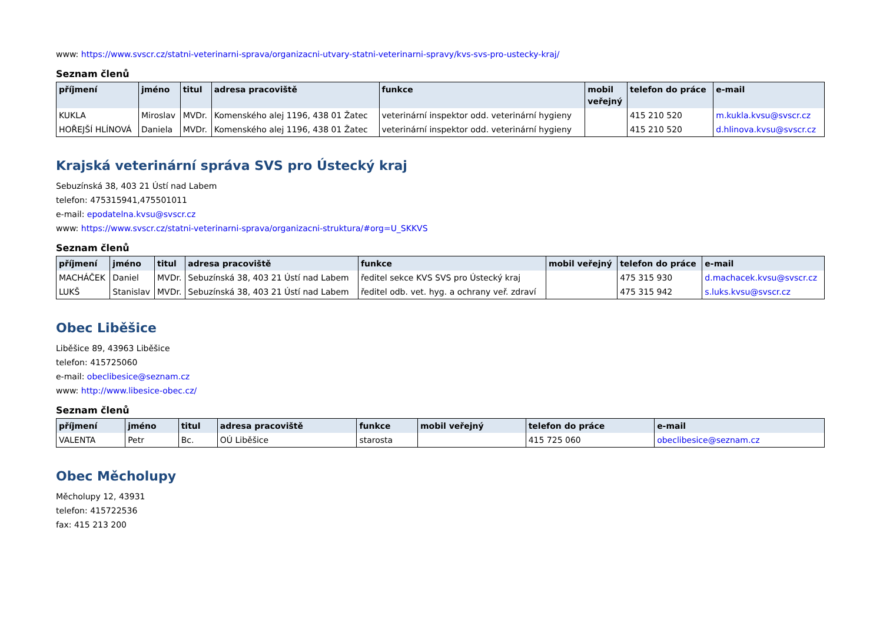www: https://www.svscr.cz/statni-veterinarni-sprava/organizacni-utvary-statni-veterinarni-spravy/kvs-svs-pro-ustecky-kraj/
Seznam členů
| příjmení | jméno | titul | adresa pracoviště | funkce | mobil veřejný | telefon do práce | e-mail |
| --- | --- | --- | --- | --- | --- | --- | --- |
| KUKLA | Miroslav | MVDr. | Komenského alej 1196, 438 01 Žatec | veterinární inspektor odd. veterinární hygieny | | 415 210 520 | m.kukla.kvsu@svscr.cz |
| HOŘEJŠÍ HLÍNOVÁ | Daniela | MVDr. | Komenského alej 1196, 438 01 Žatec | veterinární inspektor odd. veterinární hygieny | | 415 210 520 | d.hlinova.kvsu@svscr.cz |
Krajská veterinární správa SVS pro Ústecký kraj
Sebuzínská 38, 403 21 Ústí nad Labem
telefon: 475315941,475501011
e-mail: epodatelna.kvsu@svscr.cz
www: https://www.svscr.cz/statni-veterinarni-sprava/organizacni-struktura/#org=U_SKKVS
Seznam členů
| příjmení | jméno | titul | adresa pracoviště | funkce | mobil veřejný | telefon do práce | e-mail |
| --- | --- | --- | --- | --- | --- | --- | --- |
| MACHÁČEK | Daniel | MVDr. | Sebuzínská 38, 403 21 Ústí nad Labem | ředitel sekce KVS SVS pro Ústecký kraj | | 475 315 930 | d.machacek.kvsu@svscr.cz |
| LUKŠ | Stanislav | MVDr. | Sebuzínská 38, 403 21 Ústí nad Labem | ředitel odb. vet. hyg. a ochrany veř. zdraví | | 475 315 942 | s.luks.kvsu@svscr.cz |
Obec Liběšice
Liběšice 89, 43963 Liběšice
telefon: 415725060
e-mail: obeclibesice@seznam.cz
www: http://www.libesice-obec.cz/
Seznam členů
| příjmení | jméno | titul | adresa pracoviště | funkce | mobil veřejný | telefon do práce | e-mail |
| --- | --- | --- | --- | --- | --- | --- | --- |
| VALENTA | Petr | Bc. | OÚ Liběšice | starosta | | 415 725 060 | obeclibesice@seznam.cz |
Obec Měcholupy
Měcholupy 12, 43931
telefon: 415722536
fax: 415 213 200